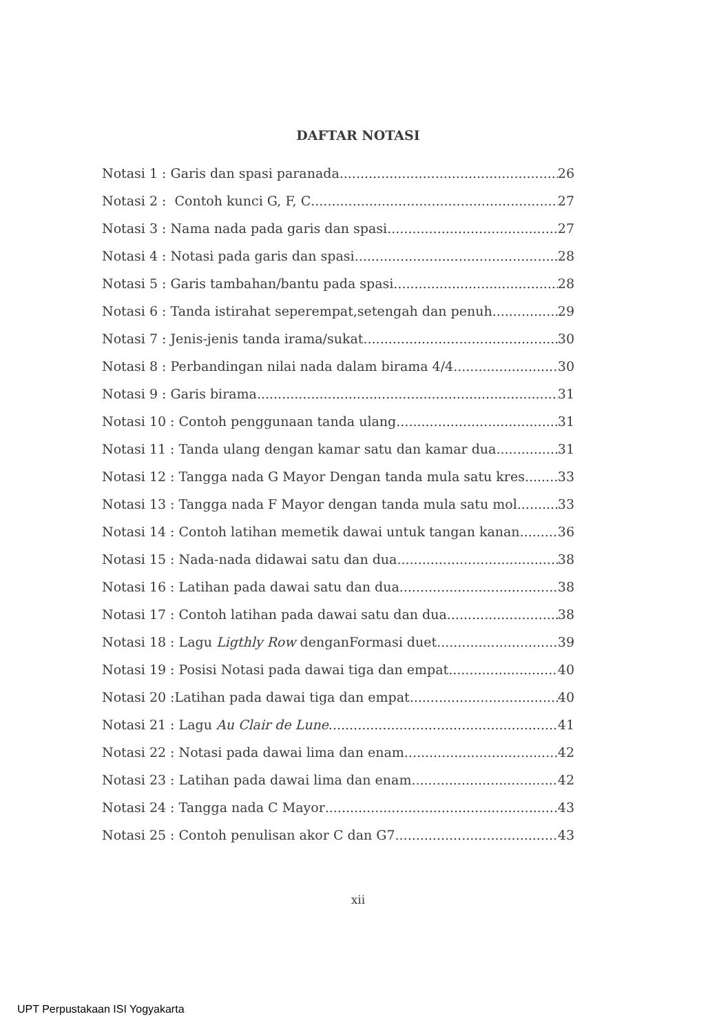DAFTAR NOTASI
Notasi 1 : Garis dan spasi paranada 26
Notasi 2 : Contoh kunci G, F, C 27
Notasi 3 : Nama nada pada garis dan spasi 27
Notasi 4 : Notasi pada garis dan spasi 28
Notasi 5 : Garis tambahan/bantu pada spasi 28
Notasi 6 : Tanda istirahat seperempat,setengah dan penuh 29
Notasi 7 : Jenis-jenis tanda irama/sukat 30
Notasi 8 : Perbandingan nilai nada dalam birama 4/4 30
Notasi 9 : Garis birama 31
Notasi 10 : Contoh penggunaan tanda ulang 31
Notasi 11 : Tanda ulang dengan kamar satu dan kamar dua 31
Notasi 12 : Tangga nada G Mayor Dengan tanda mula satu kres 33
Notasi 13 : Tangga nada F Mayor dengan tanda mula satu mol 33
Notasi 14 : Contoh latihan memetik dawai untuk tangan kanan 36
Notasi 15 : Nada-nada didawai satu dan dua 38
Notasi 16 : Latihan pada dawai satu dan dua 38
Notasi 17 : Contoh latihan pada dawai satu dan dua 38
Notasi 18 : Lagu Ligthly Row denganFormasi duet 39
Notasi 19 : Posisi Notasi pada dawai tiga dan empat 40
Notasi 20 :Latihan pada dawai tiga dan empat 40
Notasi 21 : Lagu Au Clair de Lune 41
Notasi 22 : Notasi pada dawai lima dan enam 42
Notasi 23 : Latihan pada dawai lima dan enam 42
Notasi 24 : Tangga nada C Mayor 43
Notasi 25 : Contoh penulisan akor C dan G7 43
xii
UPT Perpustakaan ISI Yogyakarta